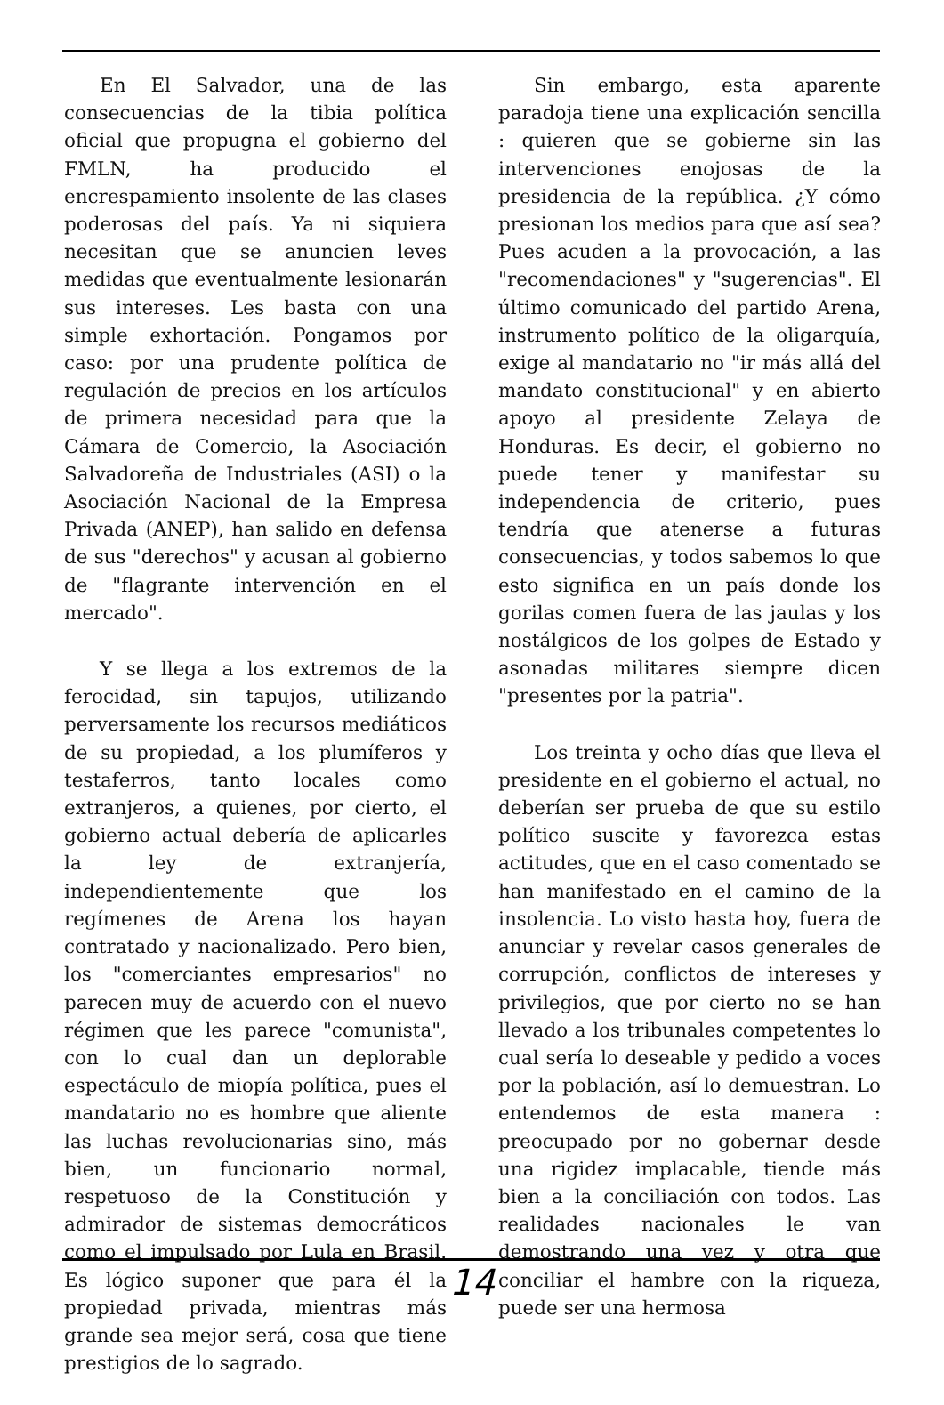En El Salvador, una de las consecuencias de la tibia política oficial que propugna el gobierno del FMLN, ha producido el encrespamiento insolente de las clases poderosas del país. Ya ni siquiera necesitan que se anuncien leves medidas que eventualmente lesionarán sus intereses. Les basta con una simple exhortación. Pongamos por caso: por una prudente política de regulación de precios en los artículos de primera necesidad para que la Cámara de Comercio, la Asociación Salvadoreña de Industriales (ASI) o la Asociación Nacional de la Empresa Privada (ANEP), han salido en defensa de sus "derechos" y acusan al gobierno de "flagrante intervención en el mercado".
Y se llega a los extremos de la ferocidad, sin tapujos, utilizando perversamente los recursos mediáticos de su propiedad, a los plumíferos y testaferros, tanto locales como extranjeros, a quienes, por cierto, el gobierno actual debería de aplicarles la ley de extranjería, independientemente que los regímenes de Arena los hayan contratado y nacionalizado. Pero bien, los "comerciantes empresarios" no parecen muy de acuerdo con el nuevo régimen que les parece "comunista", con lo cual dan un deplorable espectáculo de miopía política, pues el mandatario no es hombre que aliente las luchas revolucionarias sino, más bien, un funcionario normal, respetuoso de la Constitución y admirador de sistemas democráticos como el impulsado por Lula en Brasil. Es lógico suponer que para él la propiedad privada, mientras más grande sea mejor será, cosa que tiene prestigios de lo sagrado.
Sin embargo, esta aparente paradoja tiene una explicación sencilla : quieren que se gobierne sin las intervenciones enojosas de la presidencia de la república. ¿Y cómo presionan los medios para que así sea? Pues acuden a la provocación, a las "recomendaciones" y "sugerencias". El último comunicado del partido Arena, instrumento político de la oligarquía, exige al mandatario no "ir más allá del mandato constitucional" y en abierto apoyo al presidente Zelaya de Honduras. Es decir, el gobierno no puede tener y manifestar su independencia de criterio, pues tendría que atenerse a futuras consecuencias, y todos sabemos lo que esto significa en un país donde los gorilas comen fuera de las jaulas y los nostálgicos de los golpes de Estado y asonadas militares siempre dicen "presentes por la patria".
Los treinta y ocho días que lleva el presidente en el gobierno el actual, no deberían ser prueba de que su estilo político suscite y favorezca estas actitudes, que en el caso comentado se han manifestado en el camino de la insolencia. Lo visto hasta hoy, fuera de anunciar y revelar casos generales de corrupción, conflictos de intereses y privilegios, que por cierto no se han llevado a los tribunales competentes lo cual sería lo deseable y pedido a voces por la población, así lo demuestran. Lo entendemos de esta manera : preocupado por no gobernar desde una rigidez implacable, tiende más bien a la conciliación con todos. Las realidades nacionales le van demostrando una vez y otra que conciliar el hambre con la riqueza, puede ser una hermosa
14